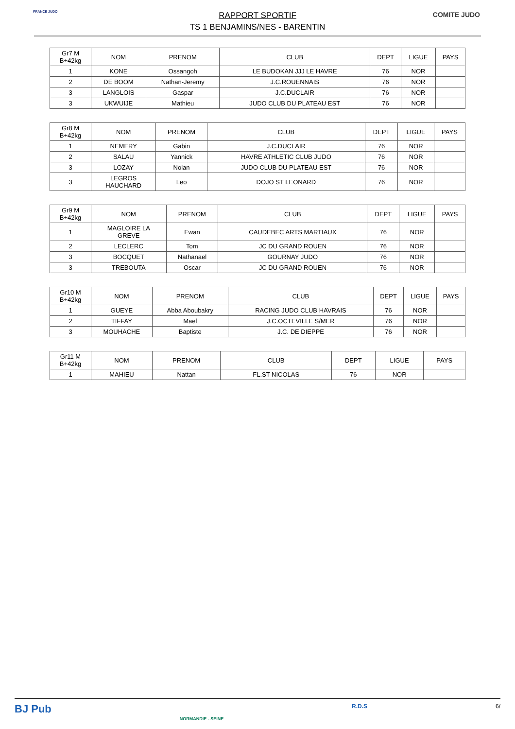FRANCE JUDO
RAPPORT SPORTIF
TS 1 BENJAMINS/NES - BARENTIN
COMITE JUDO
| Gr7 M B+42kg | NOM | PRENOM | CLUB | DEPT | LIGUE | PAYS |
| --- | --- | --- | --- | --- | --- | --- |
| 1 | KONE | Ossangoh | LE BUDOKAN JJJ LE HAVRE | 76 | NOR | |
| 2 | DE BOOM | Nathan-Jeremy | J.C.ROUENNAIS | 76 | NOR | |
| 3 | LANGLOIS | Gaspar | J.C.DUCLAIR | 76 | NOR | |
| 3 | UKWUIJE | Mathieu | JUDO CLUB DU PLATEAU EST | 76 | NOR | |
| Gr8 M B+42kg | NOM | PRENOM | CLUB | DEPT | LIGUE | PAYS |
| --- | --- | --- | --- | --- | --- | --- |
| 1 | NEMERY | Gabin | J.C.DUCLAIR | 76 | NOR | |
| 2 | SALAU | Yannick | HAVRE ATHLETIC CLUB JUDO | 76 | NOR | |
| 3 | LOZAY | Nolan | JUDO CLUB DU PLATEAU EST | 76 | NOR | |
| 3 | LEGROS HAUCHARD | Leo | DOJO ST LEONARD | 76 | NOR | |
| Gr9 M B+42kg | NOM | PRENOM | CLUB | DEPT | LIGUE | PAYS |
| --- | --- | --- | --- | --- | --- | --- |
| 1 | MAGLOIRE LA GREVE | Ewan | CAUDEBEC ARTS MARTIAUX | 76 | NOR | |
| 2 | LECLERC | Tom | JC DU GRAND ROUEN | 76 | NOR | |
| 3 | BOCQUET | Nathanael | GOURNAY JUDO | 76 | NOR | |
| 3 | TREBOUTA | Oscar | JC DU GRAND ROUEN | 76 | NOR | |
| Gr10 M B+42kg | NOM | PRENOM | CLUB | DEPT | LIGUE | PAYS |
| --- | --- | --- | --- | --- | --- | --- |
| 1 | GUEYE | Abba Aboubakry | RACING JUDO CLUB HAVRAIS | 76 | NOR | |
| 2 | TIFFAY | Mael | J.C.OCTEVILLE S/MER | 76 | NOR | |
| 3 | MOUHACHE | Baptiste | J.C. DE DIEPPE | 76 | NOR | |
| Gr11 M B+42kg | NOM | PRENOM | CLUB | DEPT | LIGUE | PAYS |
| --- | --- | --- | --- | --- | --- | --- |
| 1 | MAHIEU | Nattan | FL.ST NICOLAS | 76 | NOR | |
BJ Pub NORMANDIE - SEINE R.D.S 6/